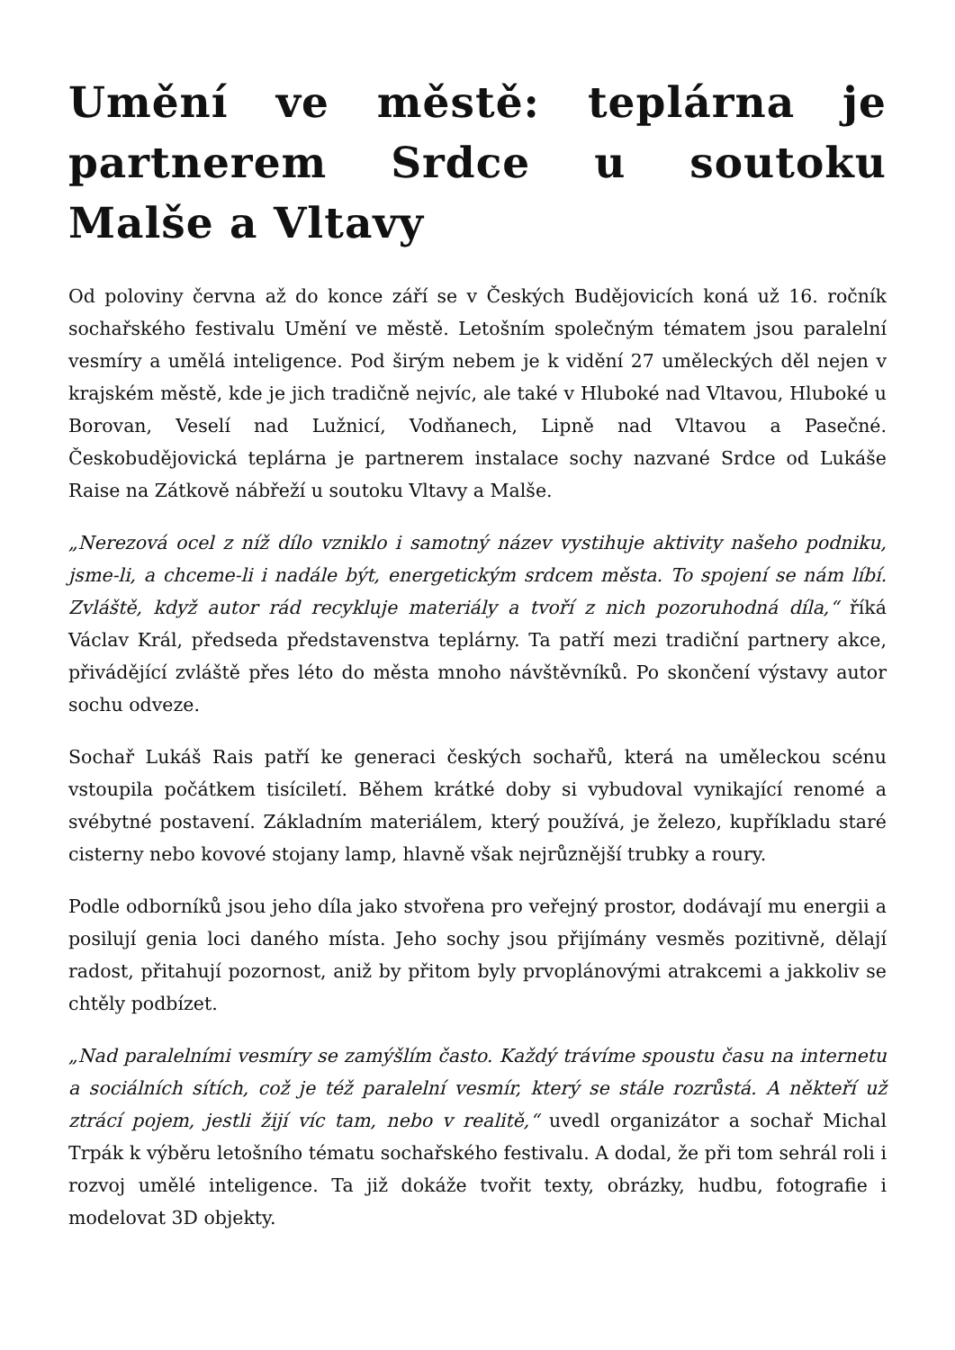Umění ve městě: teplárna je partnerem Srdce u soutoku Malše a Vltavy
Od poloviny června až do konce září se v Českých Budějovicích koná už 16. ročník sochařského festivalu Umění ve městě. Letošním společným tématem jsou paralelní vesmíry a umělá inteligence. Pod širým nebem je k vidění 27 uměleckých děl nejen v krajském městě, kde je jich tradičně nejvíc, ale také v Hluboké nad Vltavou, Hluboké u Borovan, Veselí nad Lužnicí, Vodňanech, Lipně nad Vltavou a Pasečné. Českobudějovická teplárna je partnerem instalace sochy nazvané Srdce od Lukáše Raise na Zátkově nábřeží u soutoku Vltavy a Malše.
„Nerezová ocel z níž dílo vzniklo i samotný název vystihuje aktivity našeho podniku, jsme-li, a chceme-li i nadále být, energetickým srdcem města. To spojení se nám líbí. Zvláště, když autor rád recykluje materiály a tvoří z nich pozoruhodná díla,“ říká Václav Král, předseda představenstva teplárny. Ta patří mezi tradiční partnery akce, přivádějící zvláště přes léto do města mnoho návštěvníků. Po skončení výstavy autor sochu odveze.
Sochař Lukáš Rais patří ke generaci českých sochařů, která na uměleckou scénu vstoupila počátkem tisíciletí. Během krátké doby si vybudoval vynikající renomé a svébytné postavení. Základním materiálem, který používá, je železo, kupříkladu staré cisterny nebo kovové stojany lamp, hlavně však nejrůznější trubky a roury.
Podle odborníků jsou jeho díla jako stvořena pro veřejný prostor, dodávají mu energii a posilují genia loci daného místa. Jeho sochy jsou přijímány vesměs pozitivně, dělají radost, přitahují pozornost, aniž by přitom byly prvoplánovými atrakcemi a jakkoliv se chtěly podbízet.
„Nad paralelními vesmíry se zamýšlím často. Každý trávíme spoustu času na internetu a sociálních sítích, což je též paralelní vesmír, který se stále rozrůstá. A někteří už ztrácí pojem, jestli žijí víc tam, nebo v realitě,“ uvedl organizátor a sochař Michal Trpák k výběru letošního tématu sochařského festivalu. A dodal, že při tom sehrál roli i rozvoj umělé inteligence. Ta již dokáže tvořit texty, obrázky, hudbu, fotografie i modelovat 3D objekty.